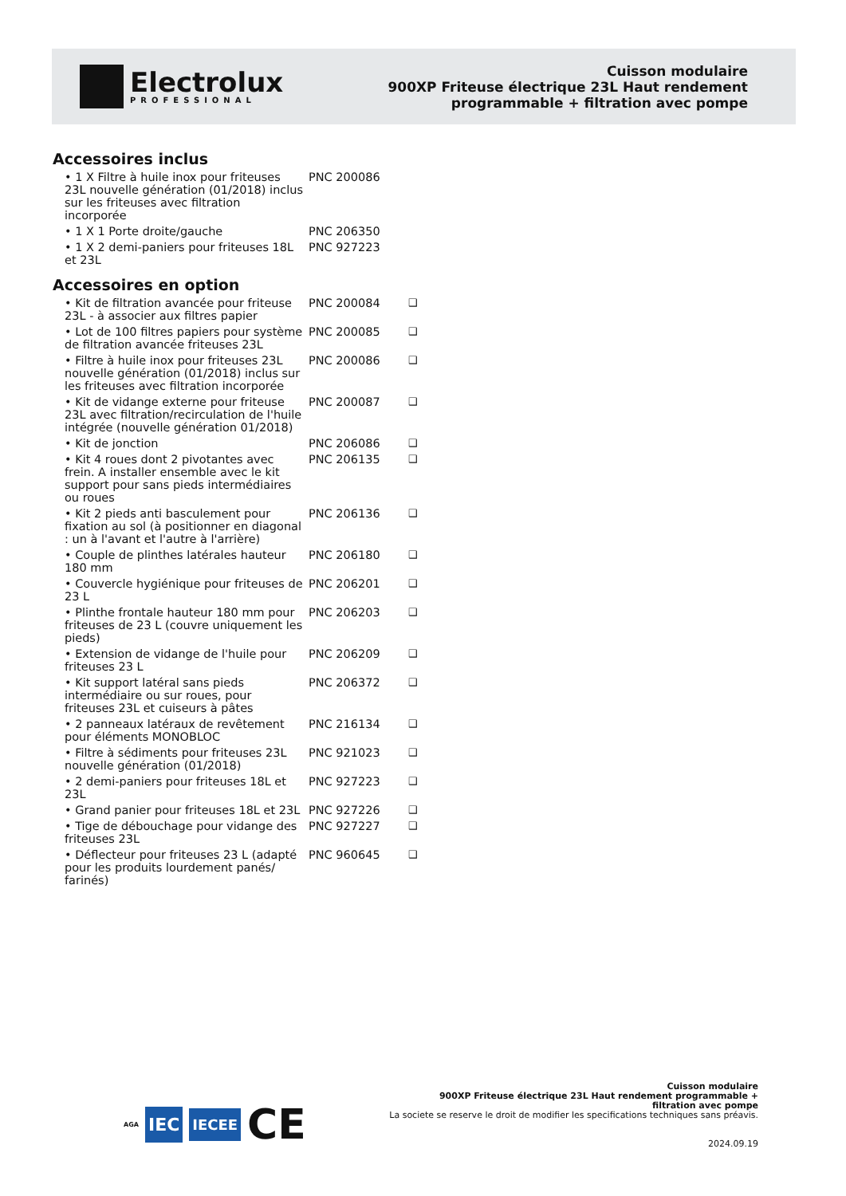Electrolux
PROFESSIONAL
Cuisson modulaire
900XP Friteuse électrique 23L Haut rendement
programmable + filtration avec pompe
Accessoires inclus
| • 1 X Filtre à huile inox pour friteuses 23L nouvelle génération (01/2018) inclus sur les friteuses avec filtration incorporée | PNC 200086 |
| • 1 X 1 Porte droite/gauche | PNC 206350 |
| • 1 X 2 demi-paniers pour friteuses 18L et 23L | PNC 927223 |
Accessoires en option
| • Kit de filtration avancée pour friteuse 23L - à associer aux filtres papier | PNC 200084 | ❑ |
| • Lot de 100 filtres papiers pour système de filtration avancée friteuses 23L | PNC 200085 | ❑ |
| • Filtre à huile inox pour friteuses 23L nouvelle génération (01/2018) inclus sur les friteuses avec filtration incorporée | PNC 200086 | ❑ |
| • Kit de vidange externe pour friteuse 23L avec filtration/recirculation de l'huile intégrée (nouvelle génération 01/2018) | PNC 200087 | ❑ |
| • Kit de jonction | PNC 206086 | ❑ |
| • Kit 4 roues dont 2 pivotantes avec frein. A installer ensemble avec le kit support pour sans pieds intermédiaires ou roues | PNC 206135 | ❑ |
| • Kit 2 pieds anti basculement pour fixation au sol (à positionner en diagonal : un à l'avant et l'autre à l'arrière) | PNC 206136 | ❑ |
| • Couple de plinthes latérales hauteur 180 mm | PNC 206180 | ❑ |
| • Couvercle hygiénique pour friteuses de 23 L | PNC 206201 | ❑ |
| • Plinthe frontale hauteur 180 mm pour friteuses de 23 L (couvre uniquement les pieds) | PNC 206203 | ❑ |
| • Extension de vidange de l'huile pour friteuses 23 L | PNC 206209 | ❑ |
| • Kit support latéral sans pieds intermédiaire ou sur roues, pour friteuses 23L et cuiseurs à pâtes | PNC 206372 | ❑ |
| • 2 panneaux latéraux de revêtement pour éléments MONOBLOC | PNC 216134 | ❑ |
| • Filtre à sédiments pour friteuses 23L nouvelle génération (01/2018) | PNC 921023 | ❑ |
| • 2 demi-paniers pour friteuses 18L et 23L | PNC 927223 | ❑ |
| • Grand panier pour friteuses 18L et 23L | PNC 927226 | ❑ |
| • Tige de débouchage pour vidange des friteuses 23L | PNC 927227 | ❑ |
| • Déflecteur pour friteuses 23 L (adapté pour les produits lourdement panés/ farinés) | PNC 960645 | ❑ |
AGA IEC IECEE CE
Cuisson modulaire
900XP Friteuse électrique 23L Haut rendement programmable +
filtration avec pompe
La societe se reserve le droit de modifier les specifications techniques sans préavis.
2024.09.19